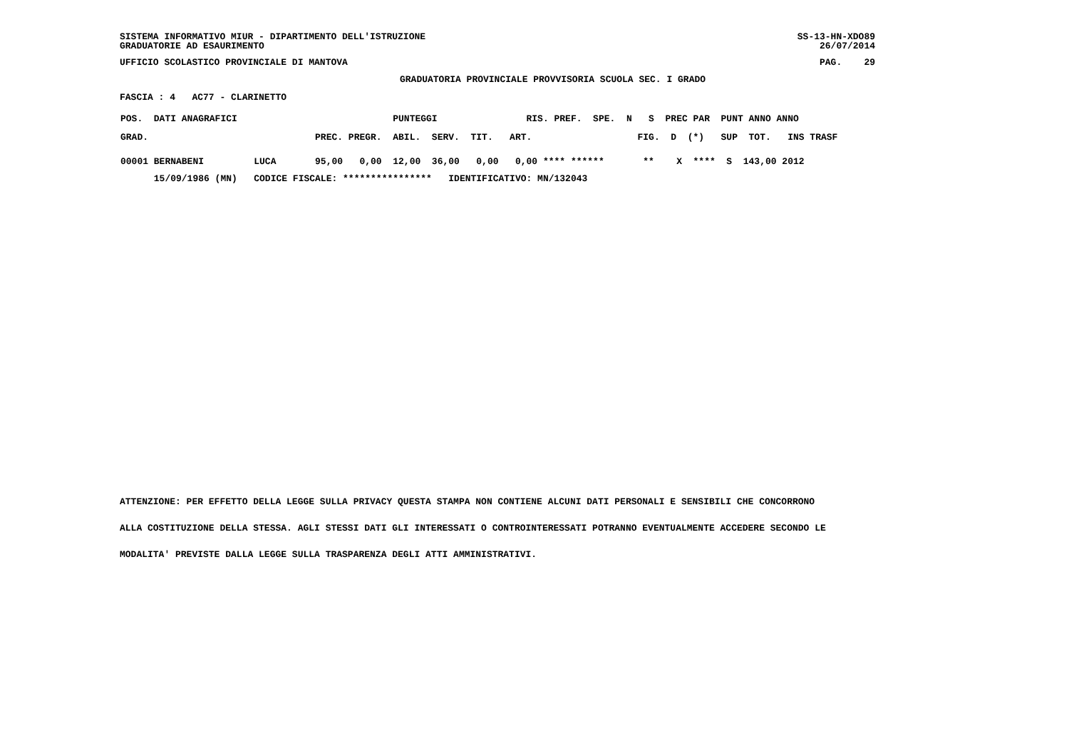SISTEMA INFORMATIVO MIUR - DIPARTIMENTO DELL'ISTRUZIONE
GRADUATORIE AD ESAURIMENTO
SS-13-HN-XDO89
26/07/2014
UFFICIO SCOLASTICO PROVINCIALE DI MANTOVA
PAG.    29
GRADUATORIA PROVINCIALE PROVVISORIA SCUOLA SEC. I GRADO
FASCIA : 4   AC77 - CLARINETTO
| POS. DATI ANAGRAFICI PUNTEGGI RIS. PREF. SPE. N S PREC PAR PUNT ANNO ANNO |
| GRAD. PREC. PREGR. ABIL. SERV. TIT. ART. FIG. D (*) SUP TOT. INS TRASF |
| 00001 BERNABENI LUCA 95,00 0,00 12,00 36,00 0,00 0,00 **** ****** ** X **** S 143,00 2012 |
| 15/09/1986 (MN) CODICE FISCALE: **************** IDENTIFICATIVO: MN/132043 |
ATTENZIONE: PER EFFETTO DELLA LEGGE SULLA PRIVACY QUESTA STAMPA NON CONTIENE ALCUNI DATI PERSONALI E SENSIBILI CHE CONCORRONO
ALLA COSTITUZIONE DELLA STESSA. AGLI STESSI DATI GLI INTERESSATI O CONTROINTERESSATI POTRANNO EVENTUALMENTE ACCEDERE SECONDO LE
MODALITA' PREVISTE DALLA LEGGE SULLA TRASPARENZA DEGLI ATTI AMMINISTRATIVI.